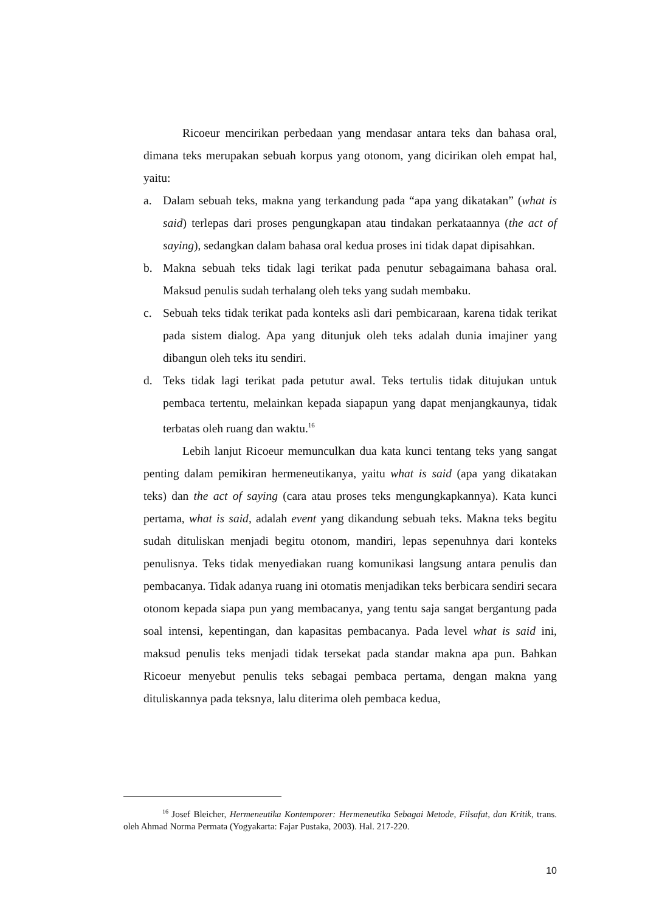Ricoeur mencirikan perbedaan yang mendasar antara teks dan bahasa oral, dimana teks merupakan sebuah korpus yang otonom, yang dicirikan oleh empat hal, yaitu:
a. Dalam sebuah teks, makna yang terkandung pada “apa yang dikatakan” (what is said) terlepas dari proses pengungkapan atau tindakan perkataannya (the act of saying), sedangkan dalam bahasa oral kedua proses ini tidak dapat dipisahkan.
b. Makna sebuah teks tidak lagi terikat pada penutur sebagaimana bahasa oral. Maksud penulis sudah terhalang oleh teks yang sudah membaku.
c. Sebuah teks tidak terikat pada konteks asli dari pembicaraan, karena tidak terikat pada sistem dialog. Apa yang ditunjuk oleh teks adalah dunia imajiner yang dibangun oleh teks itu sendiri.
d. Teks tidak lagi terikat pada petutur awal. Teks tertulis tidak ditujukan untuk pembaca tertentu, melainkan kepada siapapun yang dapat menjangkaunya, tidak terbatas oleh ruang dan waktu.<sup>16</sup>
Lebih lanjut Ricoeur memunculkan dua kata kunci tentang teks yang sangat penting dalam pemikiran hermeneutikanya, yaitu what is said (apa yang dikatakan teks) dan the act of saying (cara atau proses teks mengungkapkannya). Kata kunci pertama, what is said, adalah event yang dikandung sebuah teks. Makna teks begitu sudah dituliskan menjadi begitu otonom, mandiri, lepas sepenuhnya dari konteks penulisnya. Teks tidak menyediakan ruang komunikasi langsung antara penulis dan pembacanya. Tidak adanya ruang ini otomatis menjadikan teks berbicara sendiri secara otonom kepada siapa pun yang membacanya, yang tentu saja sangat bergantung pada soal intensi, kepentingan, dan kapasitas pembacanya. Pada level what is said ini, maksud penulis teks menjadi tidak tersekat pada standar makna apa pun. Bahkan Ricoeur menyebut penulis teks sebagai pembaca pertama, dengan makna yang dituliskannya pada teksnya, lalu diterima oleh pembaca kedua,
<sup>16</sup> Josef Bleicher, Hermeneutika Kontemporer: Hermeneutika Sebagai Metode, Filsafat, dan Kritik, trans. oleh Ahmad Norma Permata (Yogyakarta: Fajar Pustaka, 2003). Hal. 217-220.
10